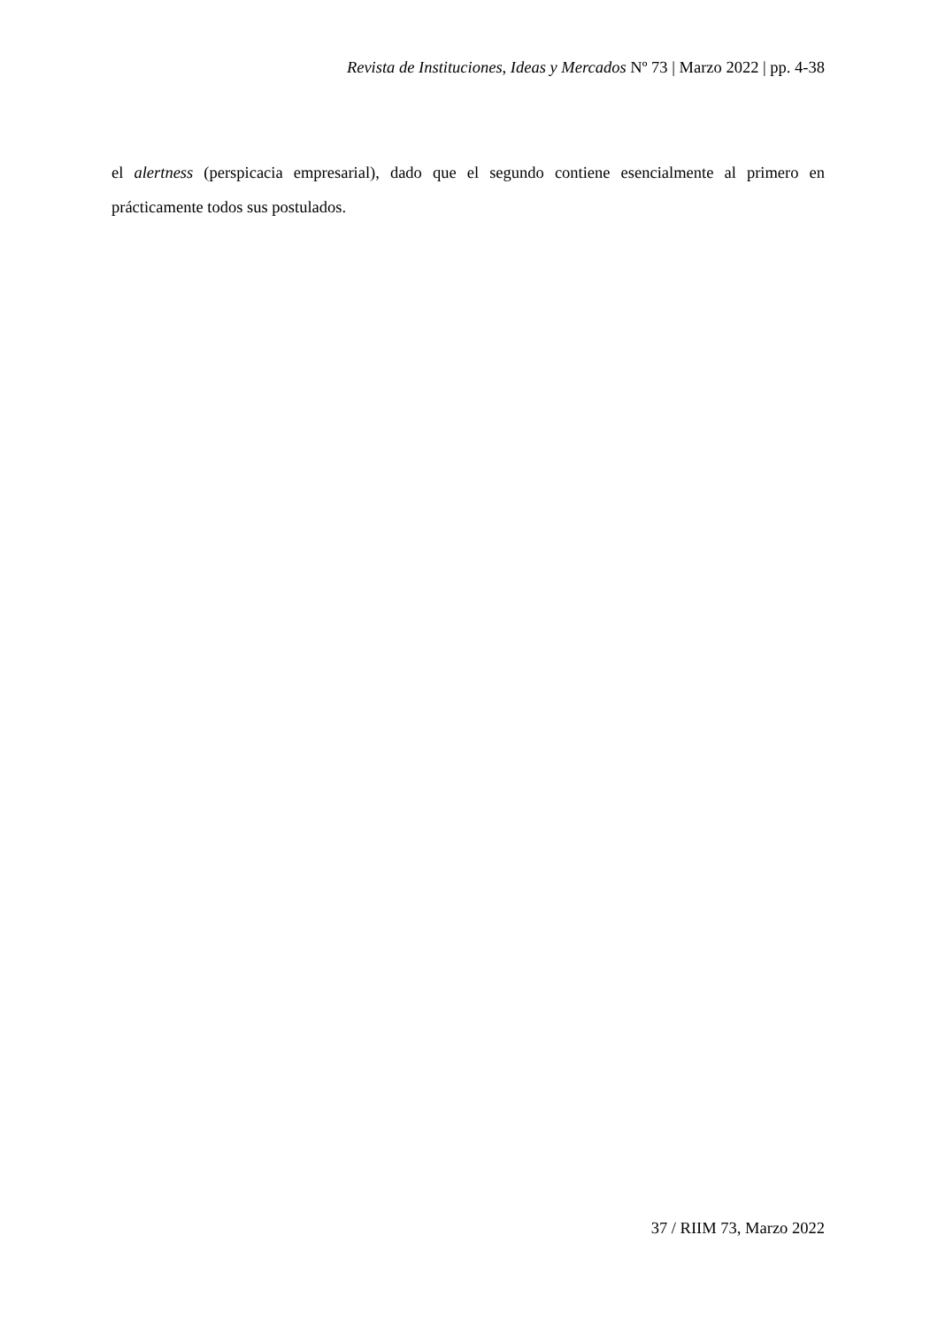Revista de Instituciones, Ideas y Mercados Nº 73 | Marzo 2022 | pp. 4-38
el alertness (perspicacia empresarial), dado que el segundo contiene esencialmente al primero en prácticamente todos sus postulados.
37 / RIIM 73, Marzo 2022